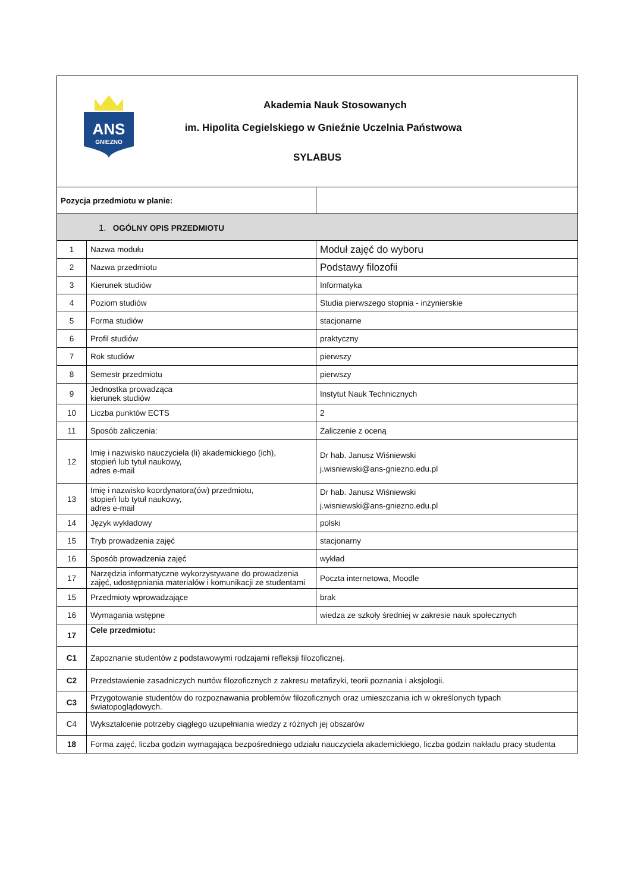| ANS GNIEZNO Akademia Nauk Stosowanych im. Hipolita Cegielskiego w Gnieźnie Uczelnia Państwowa SYLABUS | | |
| Pozycja przedmiotu w planie: | | |
| 1. OGÓLNY OPIS PRZEDMIOTU | | |
| 1 | Nazwa modułu | Moduł zajęć do wyboru |
| 2 | Nazwa przedmiotu | Podstawy filozofii |
| 3 | Kierunek studiów | Informatyka |
| 4 | Poziom studiów | Studia pierwszego stopnia - inżynierskie |
| 5 | Forma studiów | stacjonarne |
| 6 | Profil studiów | praktyczny |
| 7 | Rok studiów | pierwszy |
| 8 | Semestr przedmiotu | pierwszy |
| 9 | Jednostka prowadząca kierunek studiów | Instytut Nauk Technicznych |
| 10 | Liczba punktów ECTS | 2 |
| 11 | Sposób zaliczenia: | Zaliczenie z oceną |
| 12 | Imię i nazwisko nauczyciela (li) akademickiego (ich), stopień lub tytuł naukowy, adres e-mail | Dr hab. Janusz Wiśniewski j.wisniewski@ans-gniezno.edu.pl |
| 13 | Imię i nazwisko koordynatora(ów) przedmiotu, stopień lub tytuł naukowy, adres e-mail | Dr hab. Janusz Wiśniewski j.wisniewski@ans-gniezno.edu.pl |
| 14 | Język wykładowy | polski |
| 15 | Tryb prowadzenia zajęć | stacjonarny |
| 16 | Sposób prowadzenia zajęć | wykład |
| 17 | Narzędzia informatyczne wykorzystywane do prowadzenia zajęć, udostępniania materiałów i komunikacji ze studentami | Poczta internetowa, Moodle |
| 15 | Przedmioty wprowadzające | brak |
| 16 | Wymagania wstępne | wiedza ze szkoły średniej w zakresie nauk społecznych |
| 17 | Cele przedmiotu: | |
| C1 | Zapoznanie studentów z podstawowymi rodzajami refleksji filozoficznej. | |
| C2 | Przedstawienie zasadniczych nurtów filozoficznych z zakresu metafizyki, teorii poznania i aksjologii. | |
| C3 | Przygotowanie studentów do rozpoznawania problemów filozoficznych oraz umieszczania ich w określonych typach światopoglądowych. | |
| C4 | Wykształcenie potrzeby ciągłego uzupełniania wiedzy z różnych jej obszarów | |
| 18 | Forma zajęć, liczba godzin wymagająca bezpośredniego udziału nauczyciela akademickiego, liczba godzin nakładu pracy studenta | |